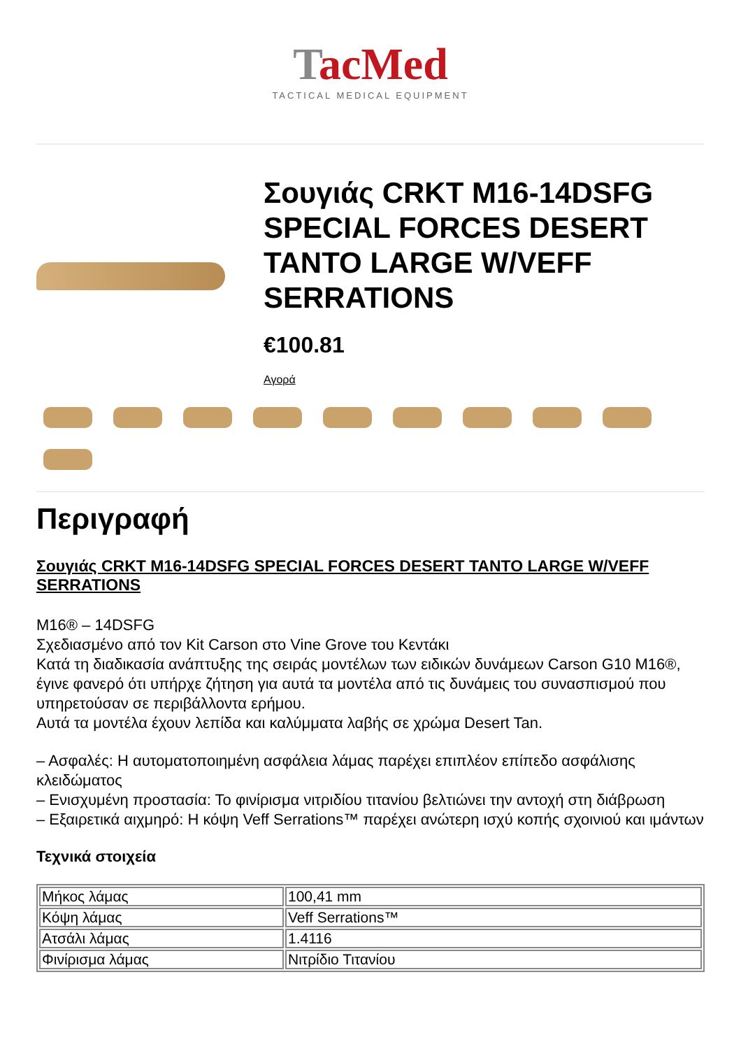TacMed
TACTICAL MEDICAL EQUIPMENT
Σουγιάς CRKT M16-14DSFG SPECIAL FORCES DESERT TANTO LARGE W/VEFF SERRATIONS
€100.81
Αγορά
Περιγραφή
Σουγιάς CRKT M16-14DSFG SPECIAL FORCES DESERT TANTO LARGE W/VEFF SERRATIONS
M16® – 14DSFG
Σχεδιασμένο από τον Kit Carson στο Vine Grove του Κεντάκι
Κατά τη διαδικασία ανάπτυξης της σειράς μοντέλων των ειδικών δυνάμεων Carson G10 M16®, έγινε φανερό ότι υπήρχε ζήτηση για αυτά τα μοντέλα από τις δυνάμεις του συνασπισμού που υπηρετούσαν σε περιβάλλοντα ερήμου.
Αυτά τα μοντέλα έχουν λεπίδα και καλύμματα λαβής σε χρώμα Desert Tan.
– Ασφαλές: Η αυτοματοποιημένη ασφάλεια λάμας παρέχει επιπλέον επίπεδο ασφάλισης κλειδώματος
– Ενισχυμένη προστασία: Το φινίρισμα νιτριδίου τιτανίου βελτιώνει την αντοχή στη διάβρωση
– Εξαιρετικά αιχμηρό: Η κόψη Veff Serrations™ παρέχει ανώτερη ισχύ κοπής σχοινιού και ιμάντων
Τεχνικά στοιχεία
| Μήκος λάμας | 100,41 mm |
| Κόψη λάμας | Veff Serrations™ |
| Ατσάλι λάμας | 1.4116 |
| Φινίρισμα λάμας | Νιτρίδιο Τιτανίου |